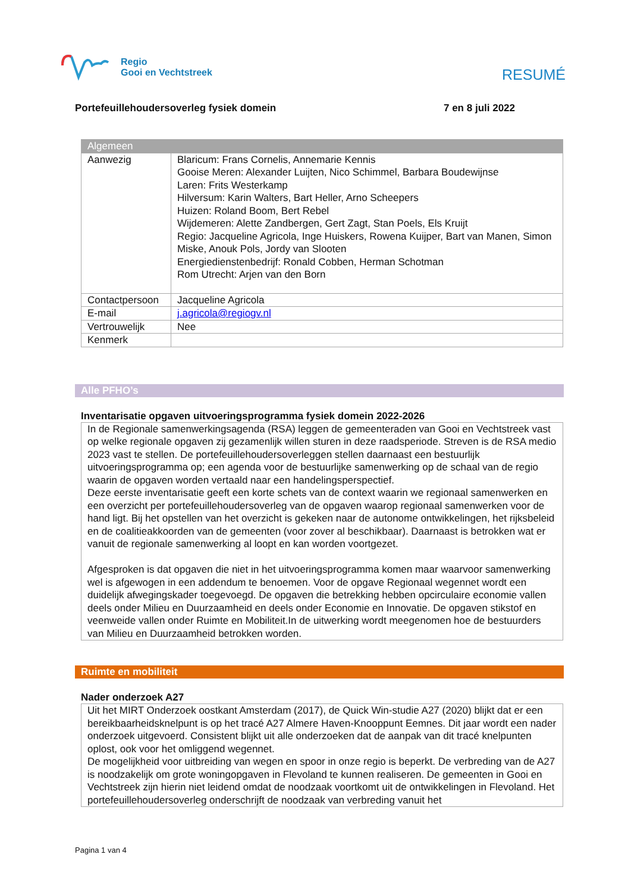Regio
Gooi en Vechtstreek
RESUMÉ
Portefeuillehoudersoverleg fysiek domein 7 en 8 juli 2022
| Algemeen | |
| --- | --- |
| Aanwezig | Blaricum: Frans Cornelis, Annemarie Kennis Gooise Meren: Alexander Luijten, Nico Schimmel, Barbara Boudewijnse Laren: Frits Westerkamp Hilversum: Karin Walters, Bart Heller, Arno Scheepers Huizen: Roland Boom, Bert Rebel Wijdemeren: Alette Zandbergen, Gert Zagt, Stan Poels, Els Kruijt Regio: Jacqueline Agricola, Inge Huiskers, Rowena Kuijper, Bart van Manen, Simon Miske, Anouk Pols, Jordy van Slooten Energiedienstenbedrijf: Ronald Cobben, Herman Schotman Rom Utrecht: Arjen van den Born |
| Contactpersoon | Jacqueline Agricola |
| E-mail | j.agricola@regiogv.nl |
| Vertrouwelijk | Nee |
| Kenmerk | |
Alle PFHO’s
Inventarisatie opgaven uitvoeringsprogramma fysiek domein 2022-2026
In de Regionale samenwerkingsagenda (RSA) leggen de gemeenteraden van Gooi en Vechtstreek vast op welke regionale opgaven zij gezamenlijk willen sturen in deze raadsperiode. Streven is de RSA medio 2023 vast te stellen. De portefeuillehoudersoverleggen stellen daarnaast een bestuurlijk uitvoeringsprogramma op; een agenda voor de bestuurlijke samenwerking op de schaal van de regio waarin de opgaven worden vertaald naar een handelingsperspectief.
Deze eerste inventarisatie geeft een korte schets van de context waarin we regionaal samenwerken en een overzicht per portefeuillehoudersoverleg van de opgaven waarop regionaal samenwerken voor de hand ligt. Bij het opstellen van het overzicht is gekeken naar de autonome ontwikkelingen, het rijksbeleid en de coalitieakkoorden van de gemeenten (voor zover al beschikbaar). Daarnaast is betrokken wat er vanuit de regionale samenwerking al loopt en kan worden voortgezet.
Afgesproken is dat opgaven die niet in het uitvoeringsprogramma komen maar waarvoor samenwerking wel is afgewogen in een addendum te benoemen. Voor de opgave Regionaal wegennet wordt een duidelijk afwegingskader toegevoegd. De opgaven die betrekking hebben opcirculaire economie vallen deels onder Milieu en Duurzaamheid en deels onder Economie en Innovatie. De opgaven stikstof en veenweide vallen onder Ruimte en Mobiliteit.In de uitwerking wordt meegenomen hoe de bestuurders van Milieu en Duurzaamheid betrokken worden.
Ruimte en mobiliteit
Nader onderzoek A27
Uit het MIRT Onderzoek oostkant Amsterdam (2017), de Quick Win-studie A27 (2020) blijkt dat er een bereikbaarheidsknelpunt is op het tracé A27 Almere Haven-Knooppunt Eemnes. Dit jaar wordt een nader onderzoek uitgevoerd. Consistent blijkt uit alle onderzoeken dat de aanpak van dit tracé knelpunten oplost, ook voor het omliggend wegennet.
De mogelijkheid voor uitbreiding van wegen en spoor in onze regio is beperkt. De verbreding van de A27 is noodzakelijk om grote woningopgaven in Flevoland te kunnen realiseren. De gemeenten in Gooi en Vechtstreek zijn hierin niet leidend omdat de noodzaak voortkomt uit de ontwikkelingen in Flevoland. Het portefeuillehoudersoverleg onderschrijft de noodzaak van verbreding vanuit het
Pagina 1 van 4